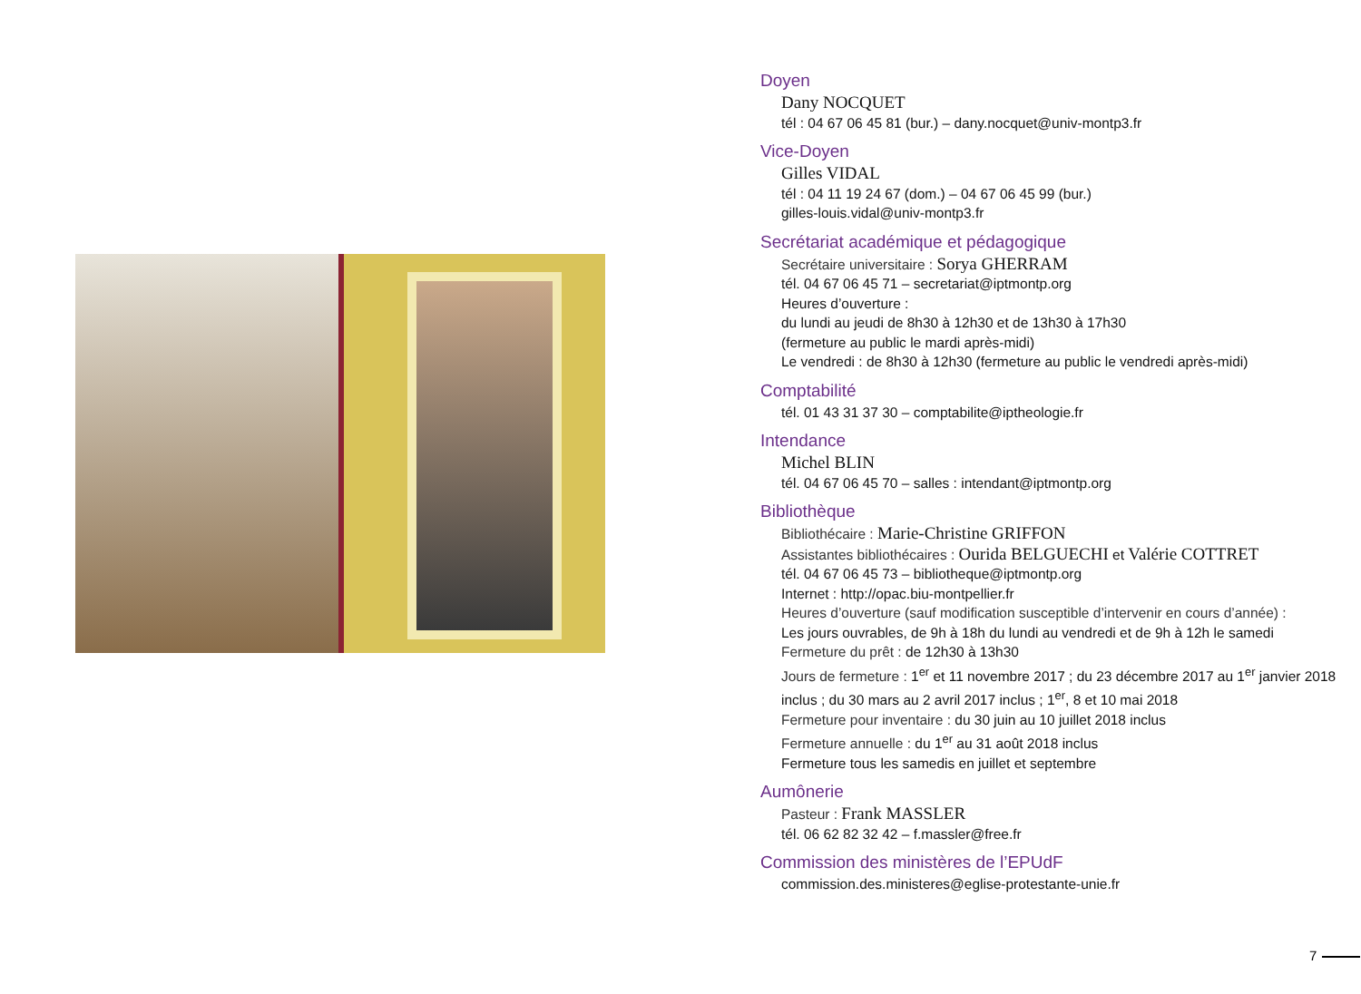Doyen
Dany NOCQUET
tél : 04 67 06 45 81 (bur.) – dany.nocquet@univ-montp3.fr
Vice-Doyen
Gilles VIDAL
tél : 04 11 19 24 67 (dom.) – 04 67 06 45 99 (bur.)
gilles-louis.vidal@univ-montp3.fr
Secrétariat académique et pédagogique
Secrétaire universitaire : Sorya GHERRAM
tél. 04 67 06 45 71 – secretariat@iptmontp.org
Heures d’ouverture :
du lundi au jeudi de 8h30 à 12h30 et de 13h30 à 17h30
(fermeture au public le mardi après-midi)
Le vendredi : de 8h30 à 12h30 (fermeture au public le vendredi après-midi)
Comptabilité
tél. 01 43 31 37 30 – comptabilite@iptheologie.fr
Intendance
Michel BLIN
tél. 04 67 06 45 70 – salles : intendant@iptmontp.org
Bibliothèque
Bibliothécaire : Marie-Christine GRIFFON
Assistantes bibliothécaires : Ourida BELGUECHI et Valérie COTTRET
tél. 04 67 06 45 73 – bibliotheque@iptmontp.org
Internet : http://opac.biu-montpellier.fr
Heures d’ouverture (sauf modification susceptible d’intervenir en cours d’année) :
Les jours ouvrables, de 9h à 18h du lundi au vendredi et de 9h à 12h le samedi
Fermeture du prêt : de 12h30 à 13h30
Jours de fermeture : 1<sup>er</sup> et 11 novembre 2017 ; du 23 décembre 2017 au 1<sup>er</sup> janvier 2018 inclus ; du 30 mars au 2 avril 2017 inclus ; 1<sup>er</sup>, 8 et 10 mai 2018
Fermeture pour inventaire : du 30 juin au 10 juillet 2018 inclus
Fermeture annuelle : du 1<sup>er</sup> au 31 août 2018 inclus
Fermeture tous les samedis en juillet et septembre
Aumônerie
Pasteur : Frank MASSLER
tél. 06 62 82 32 42 – f.massler@free.fr
Commission des ministères de l’EPUdF
commission.des.ministeres@eglise-protestante-unie.fr
7